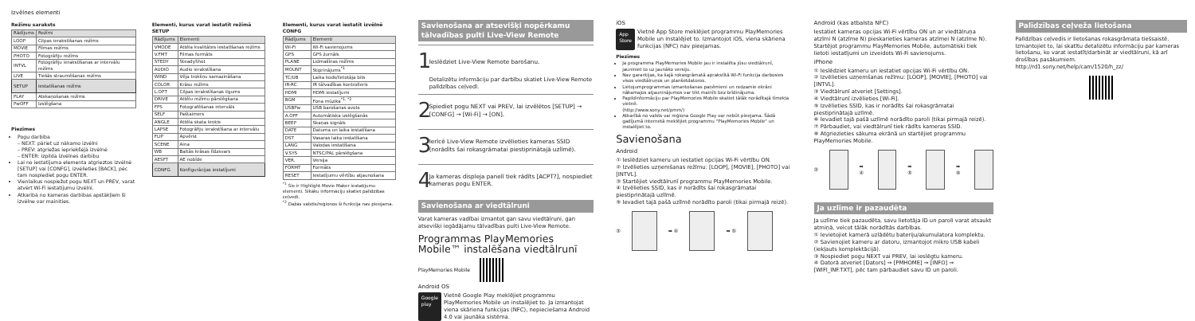Izvēlnes elementi
Režīmu saraksts
| Rādījums | Režīmi |
| --- | --- |
| LOOP | Cilpas ierakstīšanas režīms |
| MOVIE | Filmas režīms |
| PHOTO | Fotogrāfiju režīms |
| INTVL | Fotogrāfiju ierakstīšanas ar intervālu režīms |
| LIVE | Tiešās straumēšanas režīms |
| SETUP | Iestatīšanas režīms |
| PLAY | Atskaņošanas režīms |
| PwOFF | Izslēgšana |
Piezīmes
Pogu darbība
– NEXT: pāriet uz nākamo izvēlni
– PREV: atgriežas iepriekšējā izvēlnē
– ENTER: izpilda izvēlnes darbību
Lai no iestatījuma elementa atgrieztos izvēlnē [SETUP] vai [CONFG], izvēlieties [BACK], pēc tam nospiediet pogu ENTER.
Vienlaikus nospiežot pogu NEXT un PREV, varat atvērt Wi-Fi iestatījumu izvēlni.
Atkarībā no kameras darbības apstākļiem šī izvēlne var mainīties.
Elementi, kurus varat iestatīt režīmā SETUP
| Rādījums | Elementi |
| --- | --- |
| VMODE | Attēla kvalitātes iestatīšanas režīms |
| V.FMT | Filmas formāts |
| STEDY | SteadyShot |
| AUDIO | Audio ierakstīšana |
| WIND | Vēja trokšņu samazināšana |
| COLOR | Krāsu režīms |
| L.OPT | Cilpas ierakstīšanas ilgums |
| DRIVE | Attēlu režīmu pārslēgšana |
| FPS | Fotografēšanas intervāls |
| SELF | Paštaimers |
| ANGLE | Attēla skata leņķis |
| LAPSE | Fotogrāfiju ierakstīšana ar intervālu |
| FLIP | Apvērst |
| SCENE | Aina |
| WB | Baltās krāsas līdzsvars |
| AESFT | AE nobīde |
| CONFG | Konfigurācijas iestatījumi |
Elementi, kurus varat iestatīt izvēlnē CONFG
| Rādījums | Elementi |
| --- | --- |
| Wi-Fi | Wi-Fi savienojums |
| GPS | GPS žurnāls |
| PLANE | Lidmašīnas režīms |
| MOUNT | Stiprinājums<sup>*1</sup> |
| TC/UB | Laika kods/lietotāja bits |
| IR-RC | IR tālvadības kontrolleris |
| HDMI | HDMI iestatījumi |
| BGM | Fona mūzika<sup>*1, *2</sup> |
| USBPw | USB barošanas avots |
| A.OFF | Automātiska izslēgšanās |
| BEEP | Skaņas signāls |
| DATE | Datuma un laika iestatīšana |
| DST | Vasaras laika iestatīšana |
| LANG | Valodas iestatīšana |
| V.SYS | NTSC/PAL pārslēgšana |
| VER. | Versija |
| FORMT | Formāts |
| RESET | Iestatījumu vērtību atjaunošana |
<sup>*1</sup> Šie ir Highlight Movie Maker iestatījumu elementi. Sīkāku informāciju skatiet palīdzības ceļvedī.
<sup>*2</sup> Dažās valstīs/reģionos šī funkcija nav pieejama.
Savienošana ar atsevišķi nopērkamu tālvadības pulti Live-View Remote
1 Ieslēdziet Live-View Remote barošanu.
Detalizētu informāciju par darbību skatiet Live-View Remote palīdzības ceļvedī.
2 Spiediet pogu NEXT vai PREV, lai izvēlētos [SETUP] → [CONFG] → [Wi-Fi] → [ON].
3 Ierīcē Live-View Remote izvēlieties kameras SSID (norādīts šai rokasgrāmatai piestiprinātajā uzlīmē).
4 Ja kameras displeja panelī tiek rādīts [ACPT?], nospiediet kameras pogu ENTER.
Savienošana ar viedtālruni
Varat kameras vadībai izmantot gan savu viedtālruni, gan atsevišķi iegādājamu tālvadības pulti Live-View Remote.
Programmas PlayMemories Mobile™ instalēšana viedtālrunī
PlayMemories Mobile
Android OS
Google play
Vietnē Google Play meklējiet programmu PlayMemories Mobile un instalējiet to. Ja izmantojat viena skāriena funkcijas (NFC), nepieciešama Android 4.0 vai jaunāka sistēma.
iOS
App Store
Vietnē App Store meklējiet programmu PlayMemories Mobile un instalējiet to. Izmantojot iOS, viena skāriena funkcijas (NFC) nav pieejamas.
Piezīmes
Ja programma PlayMemories Mobile jau ir instalēta jūsu viedtālrunī, jauniniet to uz jaunāko versiju.
Nav garantijas, ka šajā rokasgrāmatā aprakstītā Wi-Fi funkcija darbosies visos viedtālruņos un planšetdatoros.
Lietojumprogrammas izmantošanas paņēmieni un redzamie ekrāni nākamajos atjauninājumos var tikt mainīti bez brīdinājuma.
Papildinformāciju par PlayMemories Mobile skatiet tālāk norādītajā tīmekļa vietnē.
(http://www.sony.net/pmm/)
Atkarībā no valsts vai reģiona Google Play var nebūt pieejama. Šādā gadījumā internetā meklējiet programmu "PlayMemories Mobile" un instalējiet to.
Savienošana
Android
① Ieslēdziet kameru un iestatiet opcijas Wi-Fi vērtību ON.
② Izvēlieties uzņemšanas režīmu: [LOOP], [MOVIE], [PHOTO] vai [INTVL].
③ Startējiet viedtālrunī programmu PlayMemories Mobile.
④ Izvēlieties SSID, kas ir norādīts šai rokasgrāmatai piestiprinātajā uzlīmē.
⑤ Ievadiet tajā pašā uzlīmē norādīto paroli (tikai pirmajā reizē).
③ ➡ ④ ➡ ⑤
Android (kas atbalsta NFC)
Iestatiet kameras opcijas Wi-Fi vērtību ON un ar viedtālruņa atzīmi N (atzīme N) pieskarieties kameras atzīmei N (atzīme N).
Startējot programmu PlayMemories Mobile, automātiski tiek lietoti iestatījumi un izveidots Wi-Fi savienojums.
iPhone
① Ieslēdziet kameru un iestatiet opcijas Wi-Fi vērtību ON.
② Izvēlieties uzņemšanas režīmu: [LOOP], [MOVIE], [PHOTO] vai [INTVL].
③ Viedtālrunī atveriet [Settings].
④ Viedtālrunī izvēlieties [Wi-Fi].
⑤ Izvēlieties SSID, kas ir norādīts šai rokasgrāmatai piestiprinātajā uzlīmē.
⑥ Ievadiet tajā pašā uzlīmē norādīto paroli (tikai pirmajā reizē).
⑦ Pārbaudiet, vai viedtālrunī tiek rādīts kameras SSID.
⑧ Atgriezieties sākuma ekrānā un startējiet programmu PlayMemories Mobile.
③ ➡ ④ ➡ ⑤ ➡ ⑥
Ja uzlīme ir pazaudēta
Ja uzlīme tiek pazaudēta, savu lietotāja ID un paroli varat atsaukt atmiņā, veicot tālāk norādītās darbības.
① Ievietojiet kamerā uzlādētu bateriju/akumulatora komplektu.
② Savienojiet kameru ar datoru, izmantojot mikro USB kabeli (iekļauts komplektācijā).
③ Nospiediet pogu NEXT vai PREV, lai ieslēgtu kameru.
④ Datorā atveriet [Dators] → [PMHOME] → [INFO] → [WIFI_INF.TXT], pēc tam pārbaudiet savu ID un paroli.
Palīdzības ceļveža lietošana
Palīdzības ceļvedis ir lietošanas rokasgrāmata tiešsaistē.
Izmantojiet to, lai skatītu detalizētu informāciju par kameras lietošanu, ko varat iestatīt/darbināt ar viedtālruni, kā arī drošības pasākumiem.
http://rd1.sony.net/help/cam/1520/h_zz/